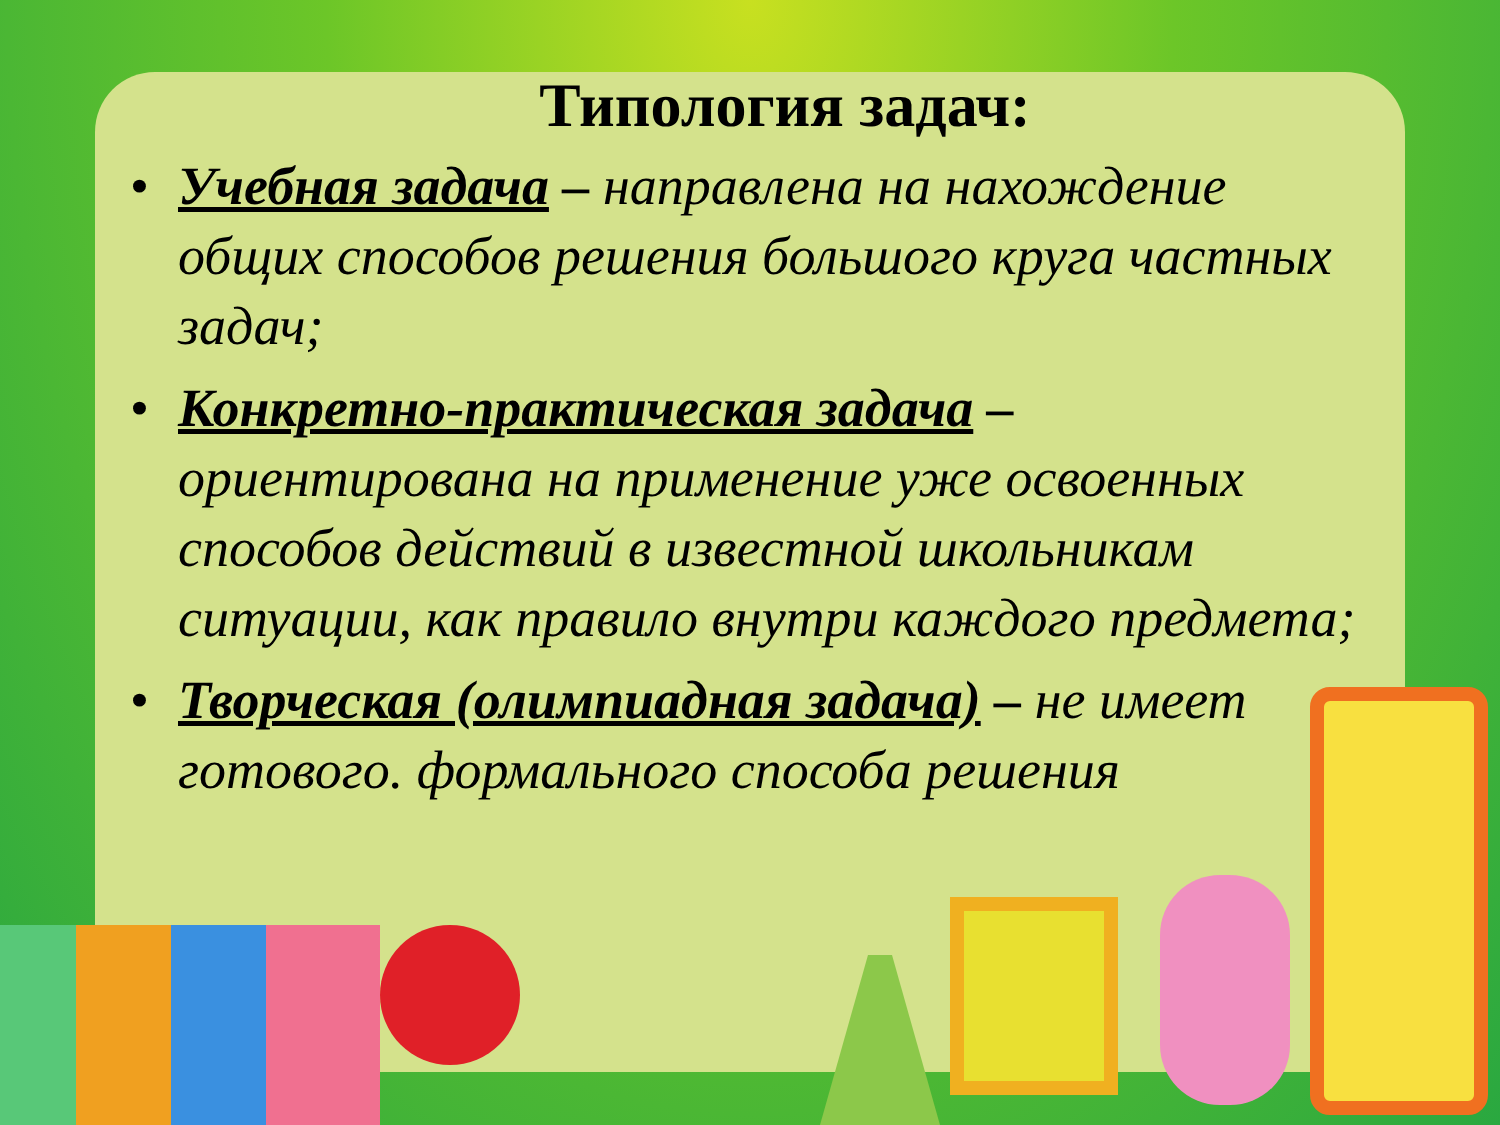Типология задач:
• Учебная задача – направлена на нахождение общих способов решения большого круга частных задач;
• Конкретно-практическая задача – ориентирована на применение уже освоенных способов действий в известной школьникам ситуации, как правило внутри каждого предмета;
• Творческая (олимпиадная задача) – не имеет готового. формального способа решения